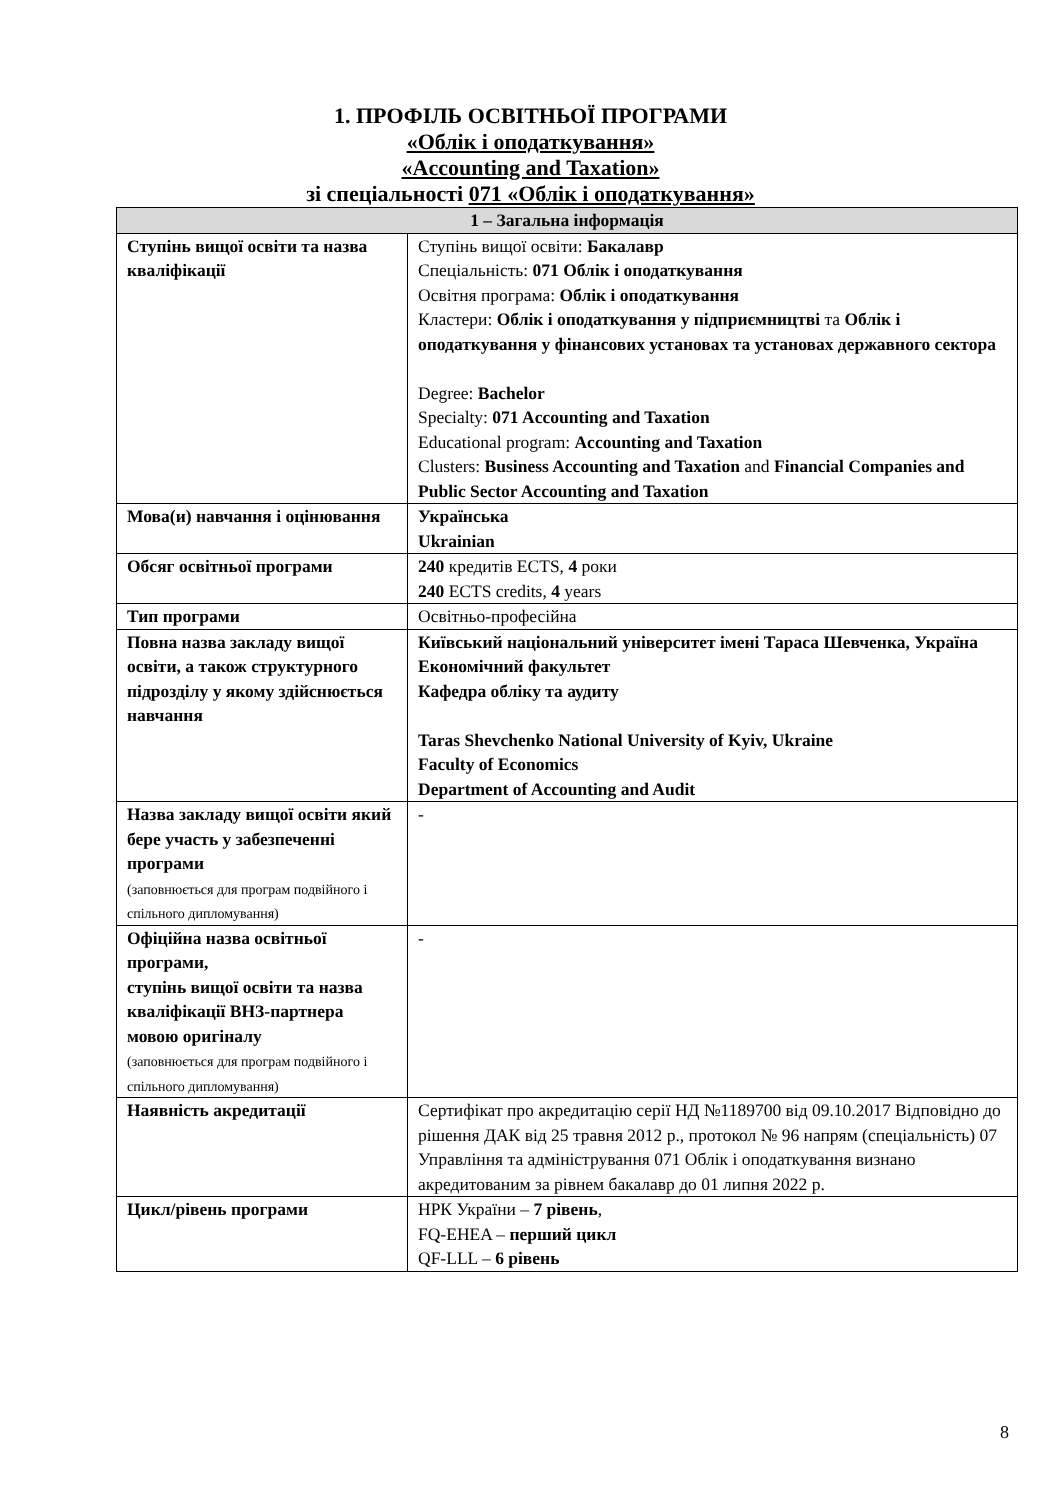1. ПРОФІЛЬ ОСВІТНЬОЇ ПРОГРАМИ
«Облік і оподаткування»
«Accounting and Taxation»
зі спеціальності 071 «Облік і оподаткування»
| 1 – Загальна інформація | |
| --- | --- |
| Ступінь вищої освіти та назва кваліфікації | Ступінь вищої освіти: Бакалавр Спеціальність: 071 Облік і оподаткування Освітня програма: Облік і оподаткування Кластери: Облік і оподаткування у підприємництві та Облік і оподаткування у фінансових установах та установах державного сектора Degree: Bachelor Specialty: 071 Accounting and Taxation Educational program: Accounting and Taxation Clusters: Business Accounting and Taxation and Financial Companies and Public Sector Accounting and Taxation |
| Мова(и) навчання і оцінювання | Українська Ukrainian |
| Обсяг освітньої програми | 240 кредитів ECTS, 4 роки 240 ECTS credits, 4 years |
| Тип програми | Освітньо-професійна |
| Повна назва закладу вищої освіти, а також структурного підрозділу у якому здійснюється навчання | Київський національний університет імені Тараса Шевченка, Україна Економічний факультет Кафедра обліку та аудиту Taras Shevchenko National University of Kyiv, Ukraine Faculty of Economics Department of Accounting and Audit |
| Назва закладу вищої освіти який бере участь у забезпеченні програми (заповнюється для програм подвійного і спільного дипломування) | - |
| Офіційна назва освітньої програми, ступінь вищої освіти та назва кваліфікації ВНЗ-партнера мовою оригіналу (заповнюється для програм подвійного і спільного дипломування) | - |
| Наявність акредитації | Сертифікат про акредитацію серії НД №1189700 від 09.10.2017 Відповідно до рішення ДАК від 25 травня 2012 р., протокол № 96 напрям (спеціальність) 07 Управління та адміністрування 071 Облік і оподаткування визнано акредитованим за рівнем бакалавр до 01 липня 2022 р. |
| Цикл/рівень програми | НРК України – 7 рівень , FQ-EHEA – перший цикл QF-LLL – 6 рівень |
8